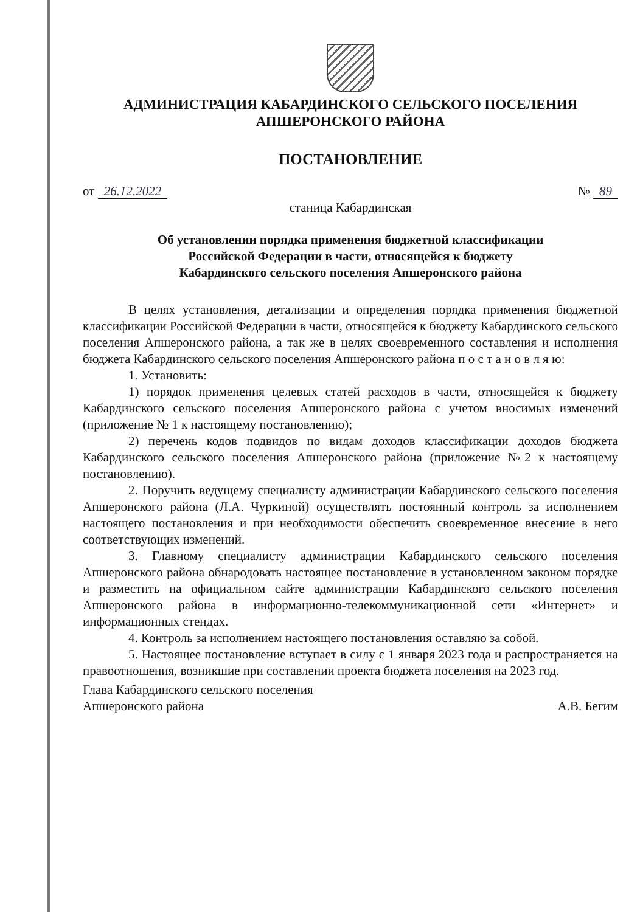АДМИНИСТРАЦИЯ КАБАРДИНСКОГО СЕЛЬСКОГО ПОСЕЛЕНИЯ
АПШЕРОНСКОГО РАЙОНА
ПОСТАНОВЛЕНИЕ
от 26.12.2022 № 89
станица Кабардинская
Об установлении порядка применения бюджетной классификации
Российской Федерации в части, относящейся к бюджету
Кабардинского сельского поселения Апшеронского района
В целях установления, детализации и определения порядка применения бюджетной классификации Российской Федерации в части, относящейся к бюджету Кабардинского сельского поселения Апшеронского района, а так же в целях своевременного составления и исполнения бюджета Кабардинского сельского поселения Апшеронского района п о с т а н о в л я ю:
1. Установить:
1) порядок применения целевых статей расходов в части, относящейся к бюджету Кабардинского сельского поселения Апшеронского района с учетом вносимых изменений (приложение № 1 к настоящему постановлению);
2) перечень кодов подвидов по видам доходов классификации доходов бюджета Кабардинского сельского поселения Апшеронского района (приложение №2 к настоящему постановлению).
2. Поручить ведущему специалисту администрации Кабардинского сельского поселения Апшеронского района (Л.А. Чуркиной) осуществлять постоянный контроль за исполнением настоящего постановления и при необходимости обеспечить своевременное внесение в него соответствующих изменений.
3. Главному специалисту администрации Кабардинского сельского поселения Апшеронского района обнародовать настоящее постановление в установленном законом порядке и разместить на официальном сайте администрации Кабардинского сельского поселения Апшеронского района в информационно-телекоммуникационной сети «Интернет» и информационных стендах.
4. Контроль за исполнением настоящего постановления оставляю за собой.
5. Настоящее постановление вступает в силу с 1 января 2023 года и распространяется на правоотношения, возникшие при составлении проекта бюджета поселения на 2023 год.
Глава Кабардинского сельского поселения
Апшеронского района А.В. Бегим